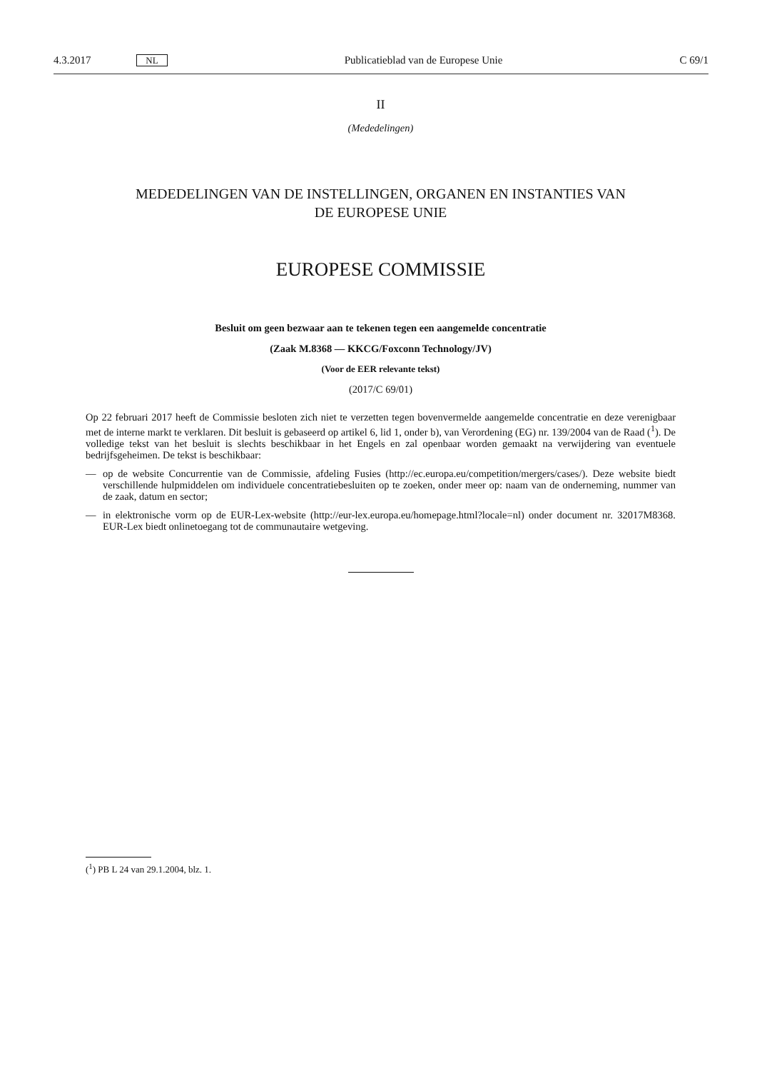4.3.2017 NL Publicatieblad van de Europese Unie C 69/1
II
(Mededelingen)
MEDEDELINGEN VAN DE INSTELLINGEN, ORGANEN EN INSTANTIES VAN
DE EUROPESE UNIE
EUROPESE COMMISSIE
Besluit om geen bezwaar aan te tekenen tegen een aangemelde concentratie
(Zaak M.8368 — KKCG/Foxconn Technology/JV)
(Voor de EER relevante tekst)
(2017/C 69/01)
Op 22 februari 2017 heeft de Commissie besloten zich niet te verzetten tegen bovenvermelde aangemelde concentratie en deze verenigbaar met de interne markt te verklaren. Dit besluit is gebaseerd op artikel 6, lid 1, onder b), van Verordening (EG) nr. 139/2004 van de Raad (<sup>1</sup>). De volledige tekst van het besluit is slechts beschikbaar in het Engels en zal openbaar worden gemaakt na verwijdering van eventuele bedrijfsgeheimen. De tekst is beschikbaar:
— op de website Concurrentie van de Commissie, afdeling Fusies (http://ec.europa.eu/competition/mergers/cases/). Deze website biedt verschillende hulpmiddelen om individuele concentratiebesluiten op te zoeken, onder meer op: naam van de onderneming, nummer van de zaak, datum en sector;
— in elektronische vorm op de EUR-Lex-website (http://eur-lex.europa.eu/homepage.html?locale=nl) onder document nr. 32017M8368. EUR-Lex biedt onlinetoegang tot de communautaire wetgeving.
(<sup>1</sup>) PB L 24 van 29.1.2004, blz. 1.